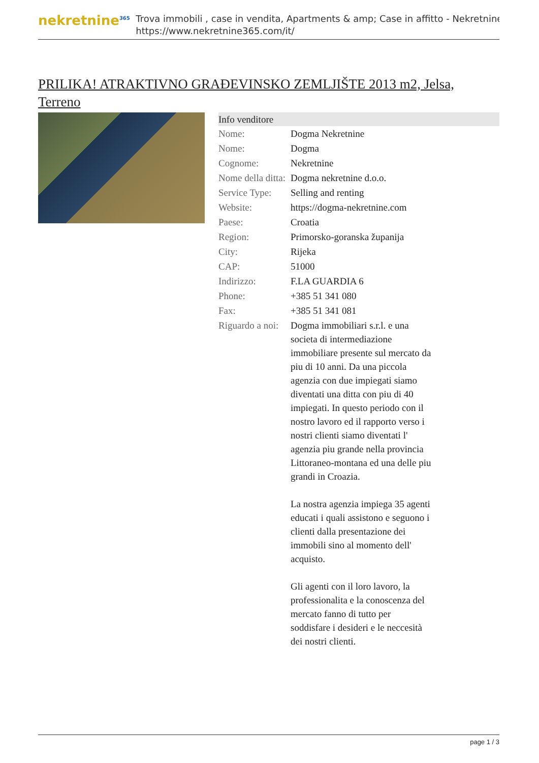nekretnine<sup>365</sup>
Trova immobili , case in vendita, Apartments & amp; Case in affitto - Nekretnine
https://www.nekretnine365.com/it/
PRILIKA! ATRAKTIVNO GRAĐEVINSKO ZEMLJIŠTE 2013 m2, Jelsa, Terreno
Info venditore
| Nome: | Dogma Nekretnine |
| Nome: | Dogma |
| Cognome: | Nekretnine |
| Nome della ditta: | Dogma nekretnine d.o.o. |
| Service Type: | Selling and renting |
| Website: | https://dogma-nekretnine.com |
| Paese: | Croatia |
| Region: | Primorsko-goranska županija |
| City: | Rijeka |
| CAP: | 51000 |
| Indirizzo: | F.LA GUARDIA 6 |
| Phone: | +385 51 341 080 |
| Fax: | +385 51 341 081 |
| Riguardo a noi: | Dogma immobiliari s.r.l. e una societa di intermediazione immobiliare presente sul mercato da piu di 10 anni. Da una piccola agenzia con due impiegati siamo diventati una ditta con piu di 40 impiegati. In questo periodo con il nostro lavoro ed il rapporto verso i nostri clienti siamo diventati l' agenzia piu grande nella provincia Littoraneo-montana ed una delle piu grandi in Croazia. La nostra agenzia impiega 35 agenti educati i quali assistono e seguono i clienti dalla presentazione dei immobili sino al momento dell' acquisto. Gli agenti con il loro lavoro, la professionalita e la conoscenza del mercato fanno di tutto per soddisfare i desideri e le neccesità dei nostri clienti. |
page 1 / 3